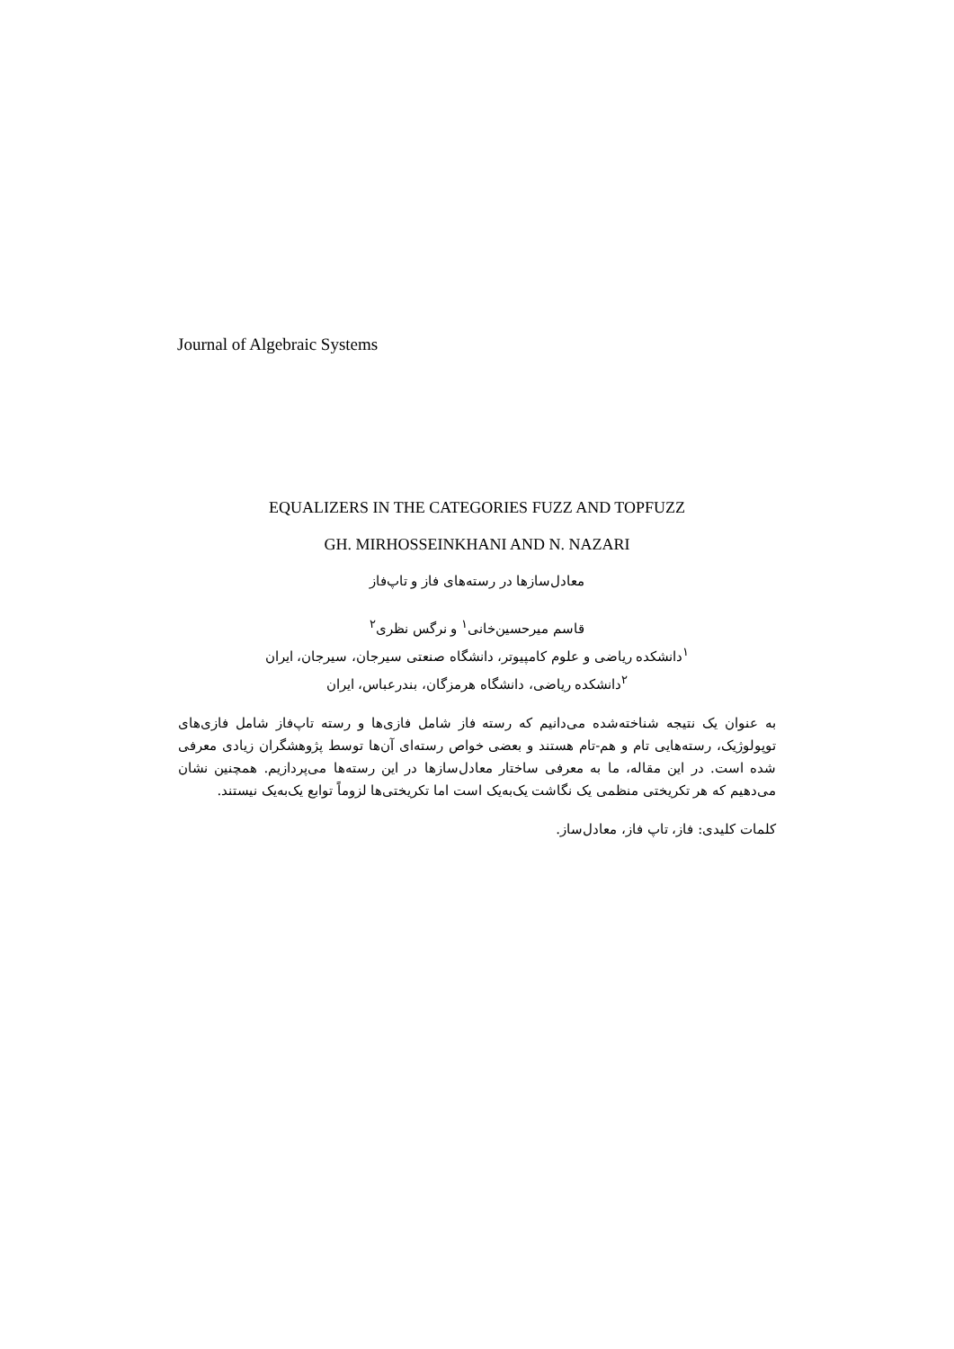Journal of Algebraic Systems
EQUALIZERS IN THE CATEGORIES FUZZ AND TOPFUZZ
GH. MIRHOSSEINKHANI AND N. NAZARI
معادل‌سازها در رسته‌های فاز و تاپ‌فاز
قاسم میرحسین‌خانی<sup>۱</sup> و نرگس نظری<sup>۲</sup>
<sup>۱</sup> دانشکده ریاضی و علوم کامپیوتر، دانشگاه صنعتی سیرجان، سیرجان، ایران
<sup>۲</sup> دانشکده ریاضی، دانشگاه هرمزگان، بندرعباس، ایران
به عنوان یک نتیجه شناخته‌شده می‌دانیم که رسته فاز شامل فازی‌ها و رسته تاپ‌فاز شامل فازی‌های توپولوژیک، رسته‌هایی تام و هم-تام هستند و بعضی خواص رسته‌ای آن‌ها توسط پژوهشگران زیادی معرفی شده است. در این مقاله، ما به معرفی ساختار معادل‌سازها در این رسته‌ها می‌پردازیم. همچنین نشان می‌دهیم که هر تکریختی منظمی یک نگاشت یک‌به‌یک است اما تکریختی‌ها لزوماً توابع یک‌به‌یک نیستند.
کلمات کلیدی: فاز، تاپ فاز، معادل‌ساز.